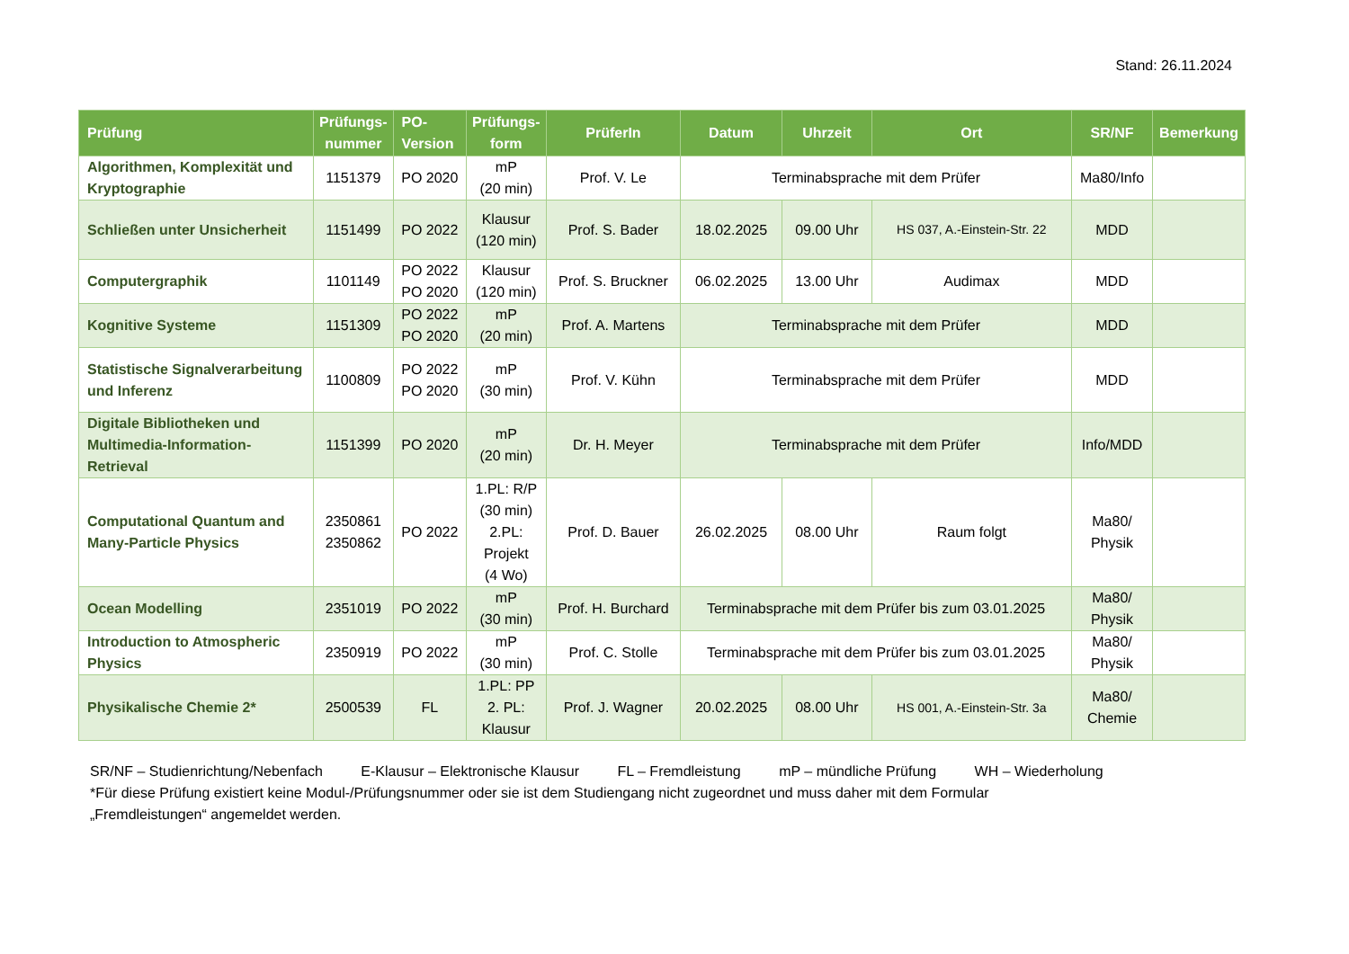Stand: 26.11.2024
| Prüfung | Prüfungs- nummer | PO- Version | Prüfungs- form | PrüferIn | Datum | Uhrzeit | Ort | SR/NF | Bemerkung |
| --- | --- | --- | --- | --- | --- | --- | --- | --- | --- |
| Algorithmen, Komplexität und Kryptographie | 1151379 | PO 2020 | mP (20 min) | Prof. V. Le | Terminabsprache mit dem Prüfer | | | Ma80/Info | |
| Schließen unter Unsicherheit | 1151499 | PO 2022 | Klausur (120 min) | Prof. S. Bader | 18.02.2025 | 09.00 Uhr | HS 037, A.-Einstein-Str. 22 | MDD | |
| Computergraphik | 1101149 | PO 2022 PO 2020 | Klausur (120 min) | Prof. S. Bruckner | 06.02.2025 | 13.00 Uhr | Audimax | MDD | |
| Kognitive Systeme | 1151309 | PO 2022 PO 2020 | mP (20 min) | Prof. A. Martens | Terminabsprache mit dem Prüfer | | | MDD | |
| Statistische Signalverarbeitung und Inferenz | 1100809 | PO 2022 PO 2020 | mP (30 min) | Prof. V. Kühn | Terminabsprache mit dem Prüfer | | | MDD | |
| Digitale Bibliotheken und Multimedia-Information-Retrieval | 1151399 | PO 2020 | mP (20 min) | Dr. H. Meyer | Terminabsprache mit dem Prüfer | | | Info/MDD | |
| Computational Quantum and Many-Particle Physics | 2350861 2350862 | PO 2022 | 1.PL: R/P (30 min) 2.PL: Projekt (4 Wo) | Prof. D. Bauer | 26.02.2025 | 08.00 Uhr | Raum folgt | Ma80/ Physik | |
| Ocean Modelling | 2351019 | PO 2022 | mP (30 min) | Prof. H. Burchard | Terminabsprache mit dem Prüfer bis zum 03.01.2025 | | | Ma80/ Physik | |
| Introduction to Atmospheric Physics | 2350919 | PO 2022 | mP (30 min) | Prof. C. Stolle | Terminabsprache mit dem Prüfer bis zum 03.01.2025 | | | Ma80/ Physik | |
| Physikalische Chemie 2* | 2500539 | FL | 1.PL: PP 2. PL: Klausur | Prof. J. Wagner | 20.02.2025 | 08.00 Uhr | HS 001, A.-Einstein-Str. 3a | Ma80/ Chemie | |
SR/NF – Studienrichtung/Nebenfach E-Klausur – Elektronische Klausur FL – Fremdleistung mP – mündliche Prüfung WH – Wiederholung
*Für diese Prüfung existiert keine Modul-/Prüfungsnummer oder sie ist dem Studiengang nicht zugeordnet und muss daher mit dem Formular
„Fremdleistungen“ angemeldet werden.